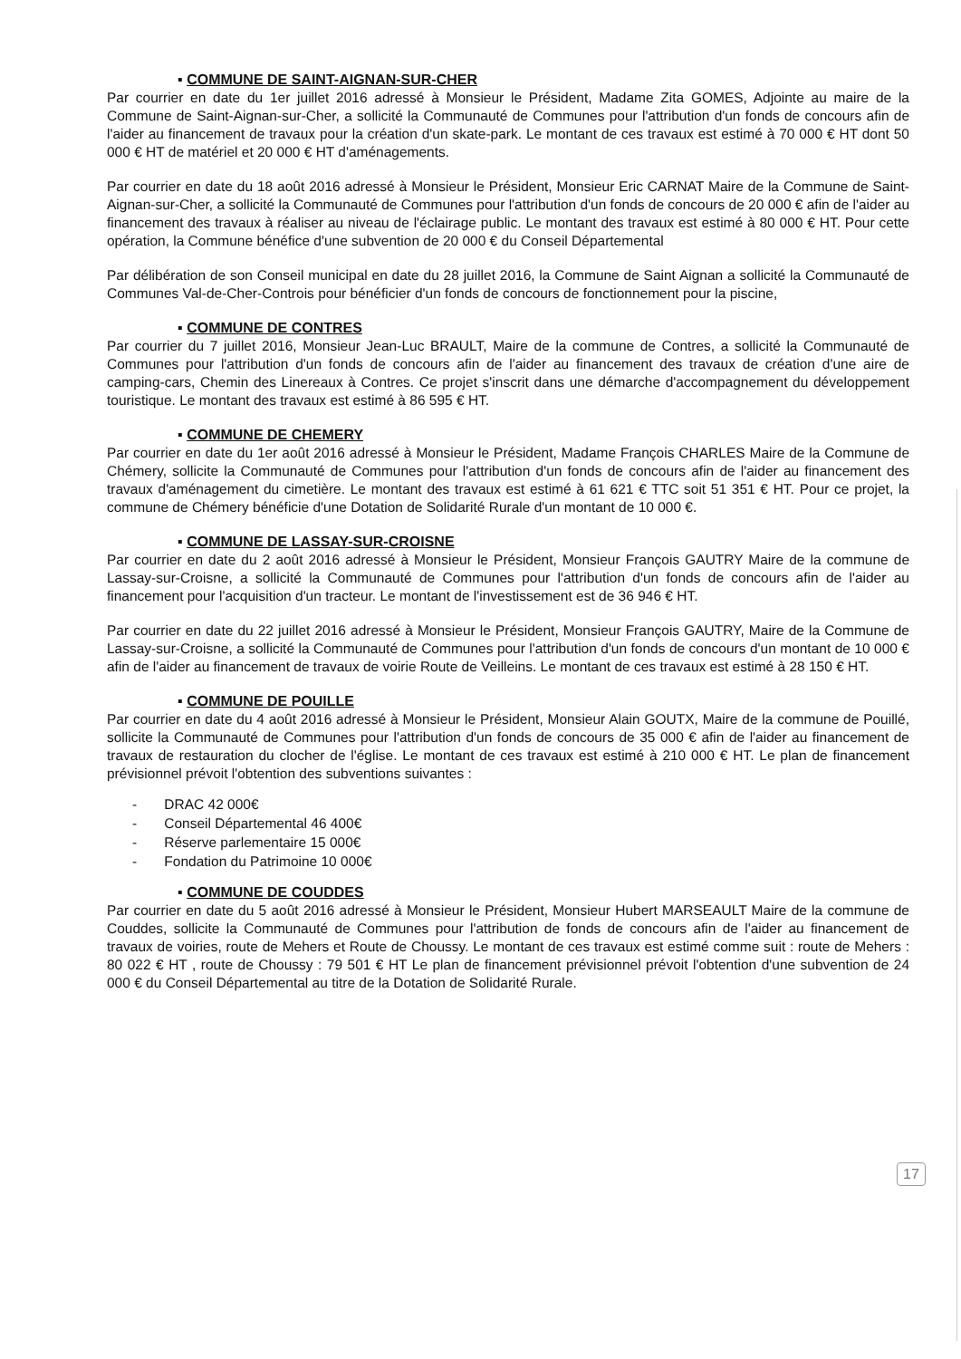▪ COMMUNE DE SAINT-AIGNAN-SUR-CHER
Par courrier en date du 1er juillet 2016 adressé à Monsieur le Président, Madame Zita GOMES, Adjointe au maire de la Commune de Saint-Aignan-sur-Cher, a sollicité la Communauté de Communes pour l'attribution d'un fonds de concours afin de l'aider au financement de travaux pour la création d'un skate-park. Le montant de ces travaux est estimé à 70 000 € HT dont 50 000 € HT de matériel et 20 000 € HT d'aménagements.
Par courrier en date du 18 août 2016 adressé à Monsieur le Président, Monsieur Eric CARNAT Maire de la Commune de Saint-Aignan-sur-Cher, a sollicité la Communauté de Communes pour l'attribution d'un fonds de concours de 20 000 € afin de l'aider au financement des travaux à réaliser au niveau de l'éclairage public. Le montant des travaux est estimé à 80 000 € HT. Pour cette opération, la Commune bénéfice d'une subvention de 20 000 € du Conseil Départemental
Par délibération de son Conseil municipal en date du 28 juillet 2016, la Commune de Saint Aignan a sollicité la Communauté de Communes Val-de-Cher-Controis pour bénéficier d'un fonds de concours de fonctionnement pour la piscine,
▪ COMMUNE DE CONTRES
Par courrier du 7 juillet 2016, Monsieur Jean-Luc BRAULT, Maire de la commune de Contres, a sollicité la Communauté de Communes pour l'attribution d'un fonds de concours afin de l'aider au financement des travaux de création d'une aire de camping-cars, Chemin des Linereaux à Contres. Ce projet s'inscrit dans une démarche d'accompagnement du développement touristique. Le montant des travaux est estimé à 86 595 € HT.
▪ COMMUNE DE CHEMERY
Par courrier en date du 1er août 2016 adressé à Monsieur le Président, Madame François CHARLES Maire de la Commune de Chémery, sollicite la Communauté de Communes pour l'attribution d'un fonds de concours afin de l'aider au financement des travaux d'aménagement du cimetière. Le montant des travaux est estimé à 61 621 € TTC soit 51 351 € HT. Pour ce projet, la commune de Chémery bénéficie d'une Dotation de Solidarité Rurale d'un montant de 10 000 €.
▪ COMMUNE DE LASSAY-SUR-CROISNE
Par courrier en date du 2 août 2016 adressé à Monsieur le Président, Monsieur François GAUTRY Maire de la commune de Lassay-sur-Croisne, a sollicité la Communauté de Communes pour l'attribution d'un fonds de concours afin de l'aider au financement pour l'acquisition d'un tracteur. Le montant de l'investissement est de 36 946 € HT.
Par courrier en date du 22 juillet 2016 adressé à Monsieur le Président, Monsieur François GAUTRY, Maire de la Commune de Lassay-sur-Croisne, a sollicité la Communauté de Communes pour l'attribution d'un fonds de concours d'un montant de 10 000 € afin de l'aider au financement de travaux de voirie Route de Veilleins. Le montant de ces travaux est estimé à 28 150 € HT.
▪ COMMUNE DE POUILLE
Par courrier en date du 4 août 2016 adressé à Monsieur le Président, Monsieur Alain GOUTX, Maire de la commune de Pouillé, sollicite la Communauté de Communes pour l'attribution d'un fonds de concours de 35 000 € afin de l'aider au financement de travaux de restauration du clocher de l'église. Le montant de ces travaux est estimé à 210 000 € HT. Le plan de financement prévisionnel prévoit l'obtention des subventions suivantes :
- DRAC 42 000€
- Conseil Départemental 46 400€
- Réserve parlementaire 15 000€
- Fondation du Patrimoine 10 000€
▪ COMMUNE DE COUDDES
Par courrier en date du 5 août 2016 adressé à Monsieur le Président, Monsieur Hubert MARSEAULT Maire de la commune de Couddes, sollicite la Communauté de Communes pour l'attribution de fonds de concours afin de l'aider au financement de travaux de voiries, route de Mehers et Route de Choussy. Le montant de ces travaux est estimé comme suit : route de Mehers : 80 022 € HT , route de Choussy : 79 501 € HT Le plan de financement prévisionnel prévoit l'obtention d'une subvention de 24 000 € du Conseil Départemental au titre de la Dotation de Solidarité Rurale.
17